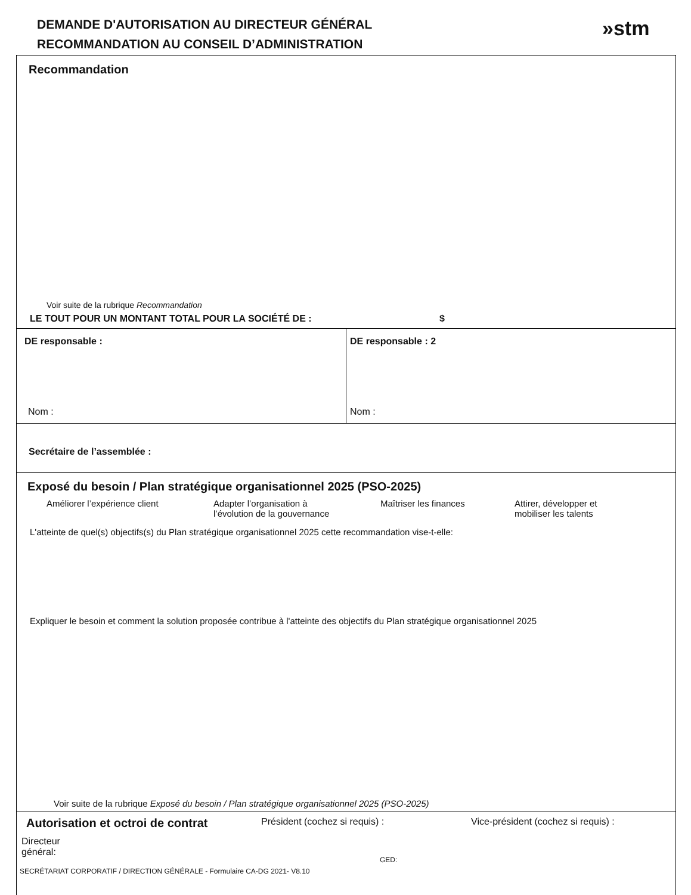DEMANDE D'AUTORISATION AU DIRECTEUR GÉNÉRAL
RECOMMANDATION AU CONSEIL D’ADMINISTRATION
»stm
Recommandation
Voir suite de la rubrique Recommandation
LE TOUT POUR UN MONTANT TOTAL POUR LA SOCIÉTÉ DE : $
DE responsable :
Nom :
DE responsable : 2
Nom :
Secrétaire de l’assemblée :
Exposé du besoin / Plan stratégique organisationnel 2025 (PSO-2025)
Améliorer l’expérience client Adapter l’organisation à
l’évolution de la gouvernance
Maîtriser les finances Attirer, développer et
mobiliser les talents
L'atteinte de quel(s) objectifs(s) du Plan stratégique organisationnel 2025 cette recommandation vise-t-elle:
Expliquer le besoin et comment la solution proposée contribue à l'atteinte des objectifs du Plan stratégique organisationnel 2025
Voir suite de la rubrique Exposé du besoin / Plan stratégique organisationnel 2025 (PSO-2025)
Autorisation et octroi de contrat
Directeur
général:
Président (cochez si requis) : Vice-président (cochez si requis) :
GED:
SECRÉTARIAT CORPORATIF / DIRECTION GÉNÉRALE - Formulaire CA-DG 2021- V8.10